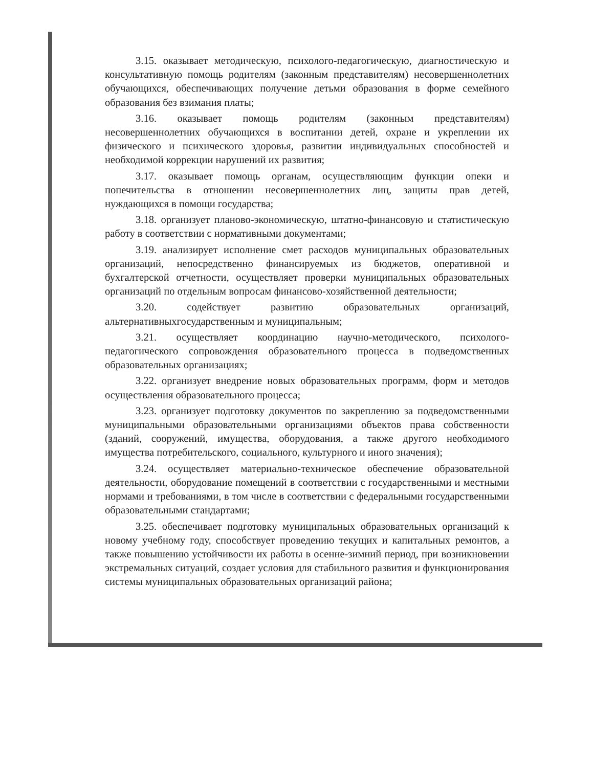3.15. оказывает методическую, психолого-педагогическую, диагностическую и консультативную помощь родителям (законным представителям) несовершеннолетних обучающихся, обеспечивающих получение детьми образования в форме семейного образования без взимания платы;
3.16. оказывает помощь родителям (законным представителям) несовершеннолетних обучающихся в воспитании детей, охране и укреплении их физического и психического здоровья, развитии индивидуальных способностей и необходимой коррекции нарушений их развития;
3.17. оказывает помощь органам, осуществляющим функции опеки и попечительства в отношении несовершеннолетних лиц, защиты прав детей, нуждающихся в помощи государства;
3.18. организует планово-экономическую, штатно-финансовую и статистическую работу в соответствии с нормативными документами;
3.19. анализирует исполнение смет расходов муниципальных образовательных организаций, непосредственно финансируемых из бюджетов, оперативной и бухгалтерской отчетности, осуществляет проверки муниципальных образовательных организаций по отдельным вопросам финансово-хозяйственной деятельности;
3.20. содействует развитию образовательных организаций, альтернативныхгосударственным и муниципальным;
3.21. осуществляет координацию научно-методического, психолого-педагогического сопровождения образовательного процесса в подведомственных образовательных организациях;
3.22. организует внедрение новых образовательных программ, форм и методов осуществления образовательного процесса;
3.23. организует подготовку документов по закреплению за подведомственными муниципальными образовательными организациями объектов права собственности (зданий, сооружений, имущества, оборудования, а также другого необходимого имущества потребительского, социального, культурного и иного значения);
3.24. осуществляет материально-техническое обеспечение образовательной деятельности, оборудование помещений в соответствии с государственными и местными нормами и требованиями, в том числе в соответствии с федеральными государственными образовательными стандартами;
3.25. обеспечивает подготовку муниципальных образовательных организаций к новому учебному году, способствует проведению текущих и капитальных ремонтов, а также повышению устойчивости их работы в осенне-зимний период, при возникновении экстремальных ситуаций, создает условия для стабильного развития и функционирования системы муниципальных образовательных организаций района;